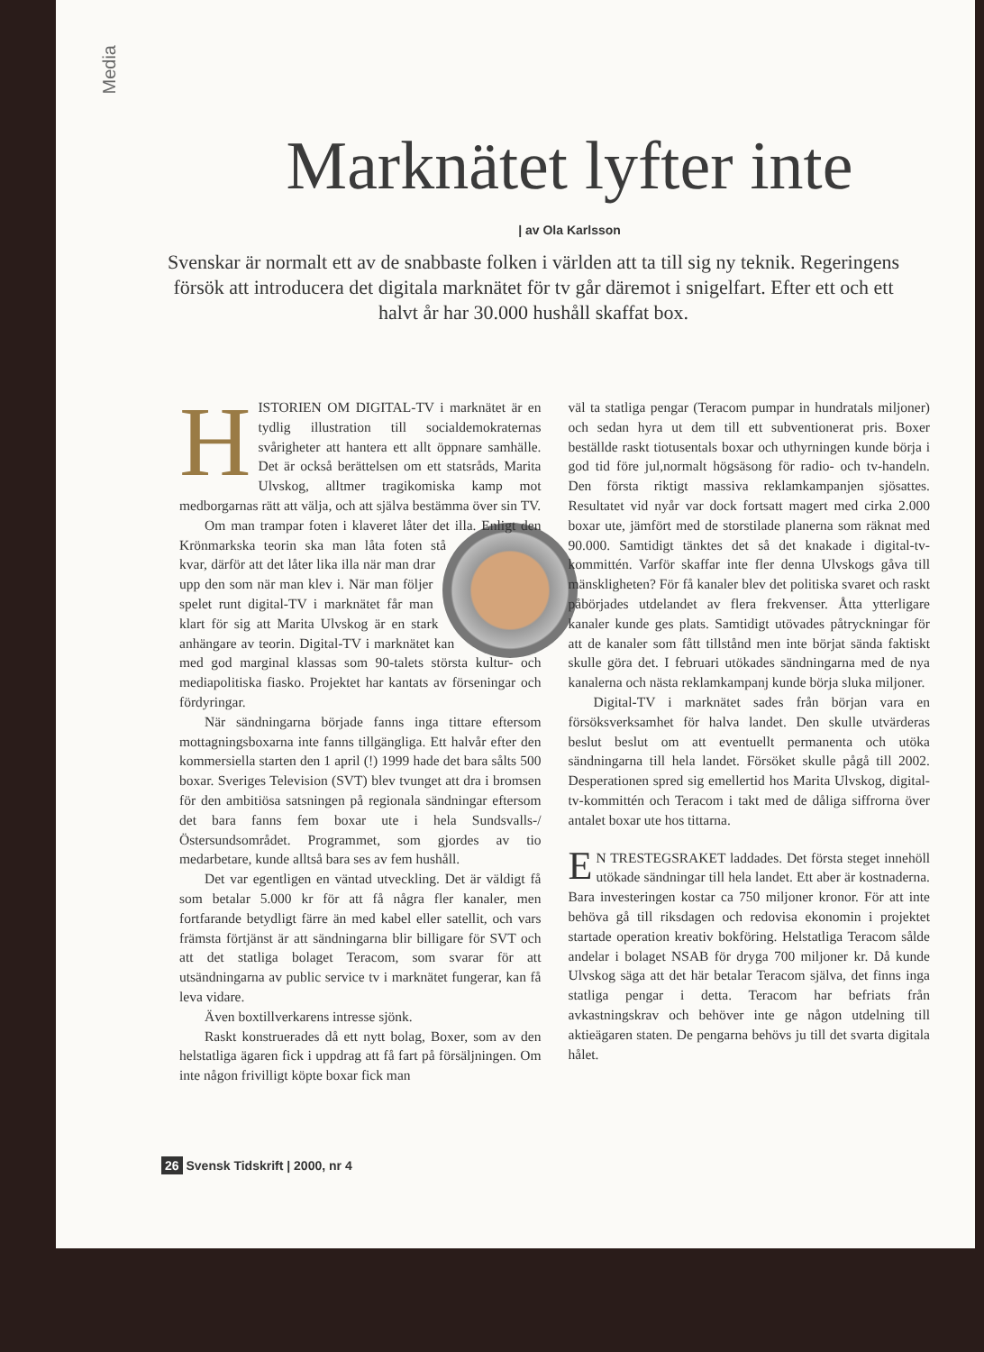Media
Marknätet lyfter inte
| av Ola Karlsson
Svenskar är normalt ett av de snabbaste folken i världen att ta till sig ny teknik. Regeringens försök att introducera det digitala marknätet för tv går däremot i snigelfart. Efter ett och ett halvt år har 30.000 hushåll skaffat box.
HISTORIEN OM DIGITAL-TV i marknätet är en tydlig illustration till socialdemokraternas svårigheter att hantera ett allt öppnare samhälle. Det är också berättelsen om ett statsråds, Marita Ulvskog, alltmer tragikomiska kamp mot medborgarnas rätt att välja, och att själva bestämma över sin TV.
Om man trampar foten i klaveret låter det illa. Enligt den Krönmarkska teorin ska man låta foten stå kvar, därför att det låter lika illa när man drar upp den som när man klev i. När man följer spelet runt digital-TV i marknätet får man klart för sig att Marita Ulvskog är en stark anhängare av teorin. Digital-TV i marknätet kan med god marginal klassas som 90-talets största kultur- och mediapolitiska fiasko. Projektet har kantats av förseningar och fördyringar.
När sändningarna började fanns inga tittare eftersom mottagningsboxarna inte fanns tillgängliga. Ett halvår efter den kommersiella starten den 1 april (!) 1999 hade det bara sålts 500 boxar. Sveriges Television (SVT) blev tvunget att dra i bromsen för den ambitiösa satsningen på regionala sändningar eftersom det bara fanns fem boxar ute i hela Sundsvalls-/Östersundsområdet. Programmet, som gjordes av tio medarbetare, kunde alltså bara ses av fem hushåll.
Det var egentligen en väntad utveckling. Det är väldigt få som betalar 5.000 kr för att få några fler kanaler, men fortfarande betydligt färre än med kabel eller satellit, och vars främsta förtjänst är att sändningarna blir billigare för SVT och att det statliga bolaget Teracom, som svarar för att utsändningarna av public service tv i marknätet fungerar, kan få leva vidare.
Även boxtillverkarens intresse sjönk.
Raskt konstruerades då ett nytt bolag, Boxer, som av den helstatliga ägaren fick i uppdrag att få fart på försäljningen. Om inte någon frivilligt köpte boxar fick man
väl ta statliga pengar (Teracom pumpar in hundratals miljoner) och sedan hyra ut dem till ett subventionerat pris. Boxer beställde raskt tiotusentals boxar och uthyrningen kunde börja i god tid före jul,normalt högsäsong för radio- och tv-handeln. Den första riktigt massiva reklamkampanjen sjösattes. Resultatet vid nyår var dock fortsatt magert med cirka 2.000 boxar ute, jämfört med de storstilade planerna som räknat med 90.000. Samtidigt tänktes det så det knakade i digital-tv-kommittén. Varför skaffar inte fler denna Ulvskogs gåva till mänskligheten? För få kanaler blev det politiska svaret och raskt påbörjades utdelandet av flera frekvenser. Åtta ytterligare kanaler kunde ges plats. Samtidigt utövades påtryckningar för att de kanaler som fått tillstånd men inte börjat sända faktiskt skulle göra det. I februari utökades sändningarna med de nya kanalerna och nästa reklamkampanj kunde börja sluka miljoner.
Digital-TV i marknätet sades från början vara en försöksverksamhet för halva landet. Den skulle utvärderas beslut beslut om att eventuellt permanenta och utöka sändningarna till hela landet. Försöket skulle pågå till 2002. Desperationen spred sig emellertid hos Marita Ulvskog, digital-tv-kommittén och Teracom i takt med de dåliga siffrorna över antalet boxar ute hos tittarna.
EN TRESTEGSRAKET laddades. Det första steget innehöll utökade sändningar till hela landet. Ett aber är kostnaderna. Bara investeringen kostar ca 750 miljoner kronor. För att inte behöva gå till riksdagen och redovisa ekonomin i projektet startade operation kreativ bokföring. Helstatliga Teracom sålde andelar i bolaget NSAB för dryga 700 miljoner kr. Då kunde Ulvskog säga att det här betalar Teracom själva, det finns inga statliga pengar i detta. Teracom har befriats från avkastningskrav och behöver inte ge någon utdelning till aktieägaren staten. De pengarna behövs ju till det svarta digitala hålet.
26 Svensk Tidskrift | 2000, nr 4